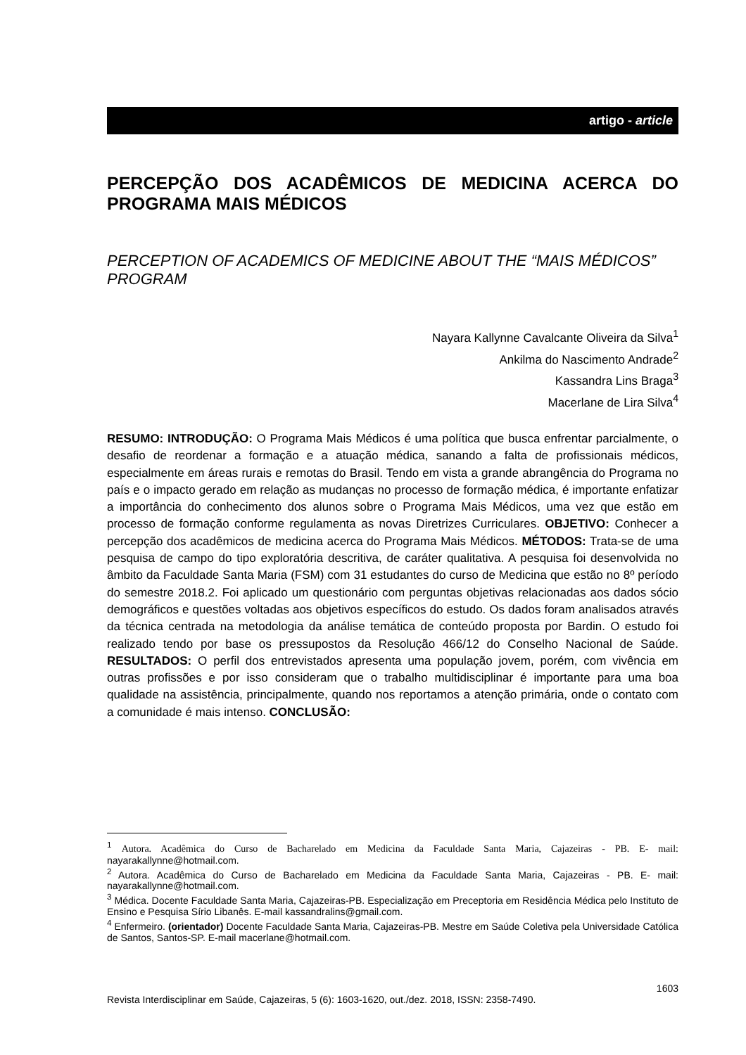artigo - article
PERCEPÇÃO DOS ACADÊMICOS DE MEDICINA ACERCA DO PROGRAMA MAIS MÉDICOS
PERCEPTION OF ACADEMICS OF MEDICINE ABOUT THE “MAIS MÉDICOS” PROGRAM
Nayara Kallynne Cavalcante Oliveira da Silva<sup>1</sup>
Ankilma do Nascimento Andrade<sup>2</sup>
Kassandra Lins Braga<sup>3</sup>
Macerlane de Lira Silva<sup>4</sup>
RESUMO: INTRODUÇÃO: O Programa Mais Médicos é uma política que busca enfrentar parcialmente, o desafio de reordenar a formação e a atuação médica, sanando a falta de profissionais médicos, especialmente em áreas rurais e remotas do Brasil. Tendo em vista a grande abrangência do Programa no país e o impacto gerado em relação as mudanças no processo de formação médica, é importante enfatizar a importância do conhecimento dos alunos sobre o Programa Mais Médicos, uma vez que estão em processo de formação conforme regulamenta as novas Diretrizes Curriculares. OBJETIVO: Conhecer a percepção dos acadêmicos de medicina acerca do Programa Mais Médicos. MÉTODOS: Trata-se de uma pesquisa de campo do tipo exploratória descritiva, de caráter qualitativa. A pesquisa foi desenvolvida no âmbito da Faculdade Santa Maria (FSM) com 31 estudantes do curso de Medicina que estão no 8º período do semestre 2018.2. Foi aplicado um questionário com perguntas objetivas relacionadas aos dados sócio demográficos e questões voltadas aos objetivos específicos do estudo. Os dados foram analisados através da técnica centrada na metodologia da análise temática de conteúdo proposta por Bardin. O estudo foi realizado tendo por base os pressupostos da Resolução 466/12 do Conselho Nacional de Saúde. RESULTADOS: O perfil dos entrevistados apresenta uma população jovem, porém, com vivência em outras profissões e por isso consideram que o trabalho multidisciplinar é importante para uma boa qualidade na assistência, principalmente, quando nos reportamos a atenção primária, onde o contato com a comunidade é mais intenso. CONCLUSÃO:
<sup>1</sup> Autora. Acadêmica do Curso de Bacharelado em Medicina da Faculdade Santa Maria, Cajazeiras - PB. E- mail: nayarakallynne@hotmail.com.
<sup>2</sup> Autora. Acadêmica do Curso de Bacharelado em Medicina da Faculdade Santa Maria, Cajazeiras - PB. E- mail: nayarakallynne@hotmail.com.
<sup>3</sup> Médica. Docente Faculdade Santa Maria, Cajazeiras-PB. Especialização em Preceptoria em Residência Médica pelo Instituto de Ensino e Pesquisa Sírio Libanês. E-mail kassandralins@gmail.com.
<sup>4</sup> Enfermeiro. (orientador) Docente Faculdade Santa Maria, Cajazeiras-PB. Mestre em Saúde Coletiva pela Universidade Católica de Santos, Santos-SP. E-mail macerlane@hotmail.com.
1603
Revista Interdisciplinar em Saúde, Cajazeiras, 5 (6): 1603-1620, out./dez. 2018, ISSN: 2358-7490.